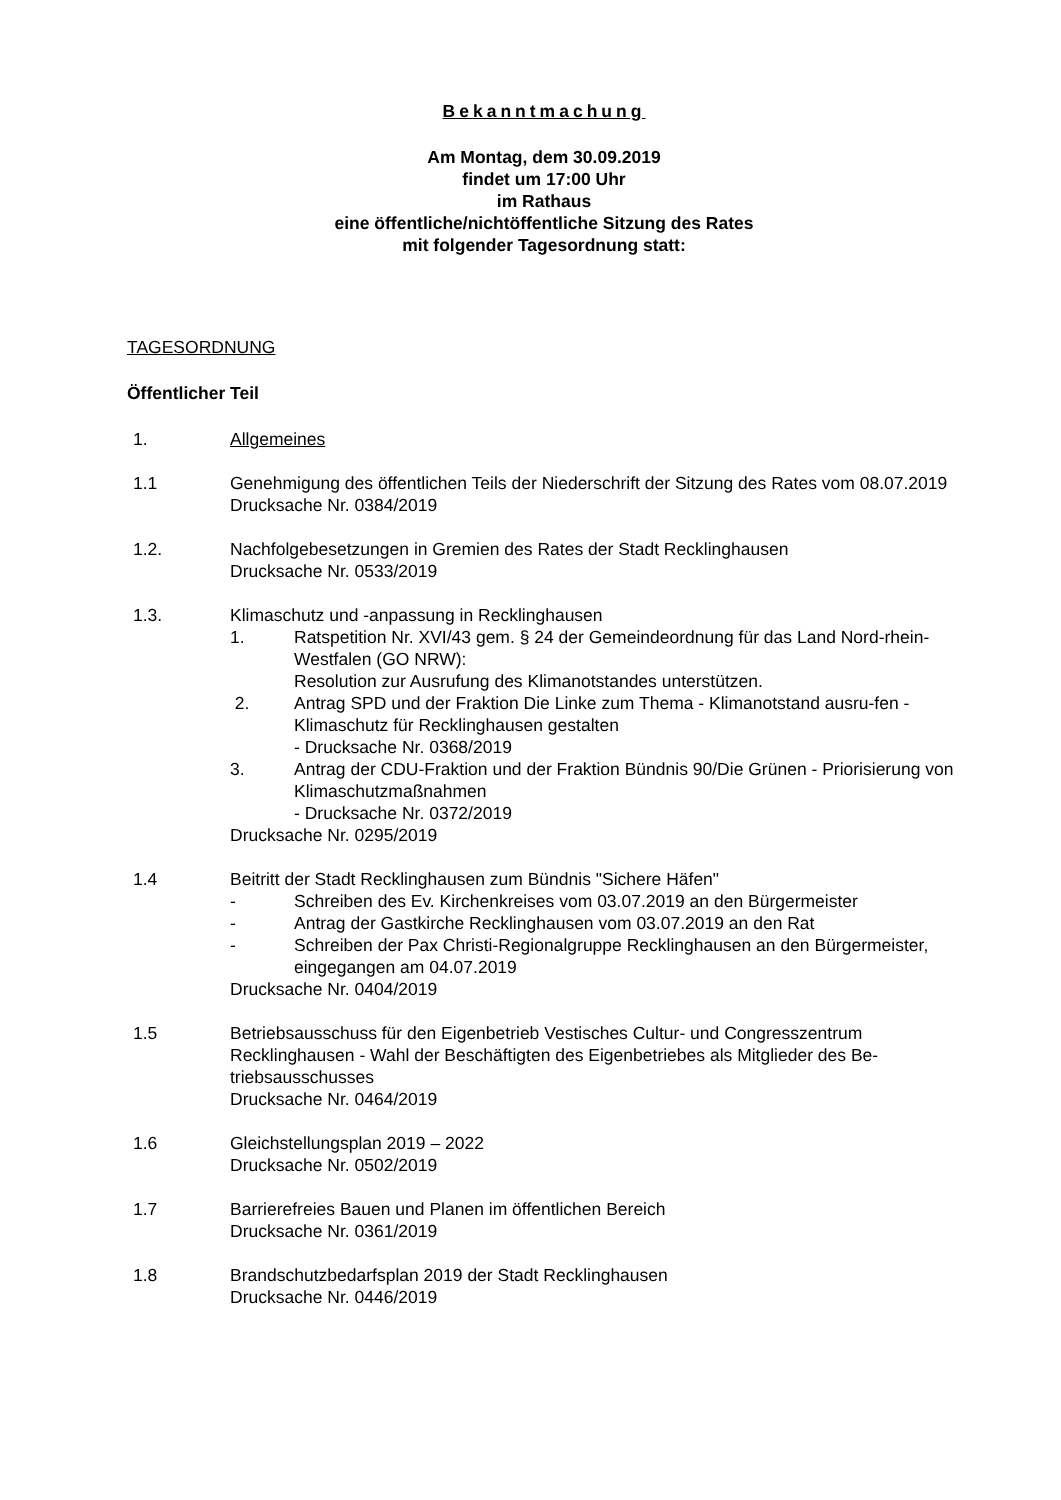Bekanntmachung
Am Montag, dem 30.09.2019
findet um 17:00 Uhr
im Rathaus
eine öffentliche/nichtöffentliche Sitzung des Rates
mit folgender Tagesordnung statt:
TAGESORDNUNG
Öffentlicher Teil
1. Allgemeines
1.1 Genehmigung des öffentlichen Teils der Niederschrift der Sitzung des Rates vom 08.07.2019
Drucksache Nr. 0384/2019
1.2. Nachfolgebesetzungen in Gremien des Rates der Stadt Recklinghausen
Drucksache Nr. 0533/2019
1.3. Klimaschutz und -anpassung in Recklinghausen
1. Ratspetition Nr. XVI/43 gem. § 24 der Gemeindeordnung für das Land Nord-rhein-Westfalen (GO NRW):
Resolution zur Ausrufung des Klimanotstandes unterstützen.
2. Antrag SPD und der Fraktion Die Linke zum Thema - Klimanotstand ausru-fen - Klimaschutz für Recklinghausen gestalten
- Drucksache Nr. 0368/2019
3. Antrag der CDU-Fraktion und der Fraktion Bündnis 90/Die Grünen - Priorisierung von Klimaschutzmaßnahmen
- Drucksache Nr. 0372/2019
Drucksache Nr. 0295/2019
1.4 Beitritt der Stadt Recklinghausen zum Bündnis "Sichere Häfen"
- Schreiben des Ev. Kirchenkreises vom 03.07.2019 an den Bürgermeister
- Antrag der Gastkirche Recklinghausen vom 03.07.2019 an den Rat
- Schreiben der Pax Christi-Regionalgruppe Recklinghausen an den Bürgermeister, eingegangen am 04.07.2019
Drucksache Nr. 0404/2019
1.5 Betriebsausschuss für den Eigenbetrieb Vestisches Cultur- und Congresszentrum Recklinghausen - Wahl der Beschäftigten des Eigenbetriebes als Mitglieder des Be-triebsausschusses
Drucksache Nr. 0464/2019
1.6 Gleichstellungsplan 2019 – 2022
Drucksache Nr. 0502/2019
1.7 Barrierefreies Bauen und Planen im öffentlichen Bereich
Drucksache Nr. 0361/2019
1.8 Brandschutzbedarfsplan 2019 der Stadt Recklinghausen
Drucksache Nr. 0446/2019